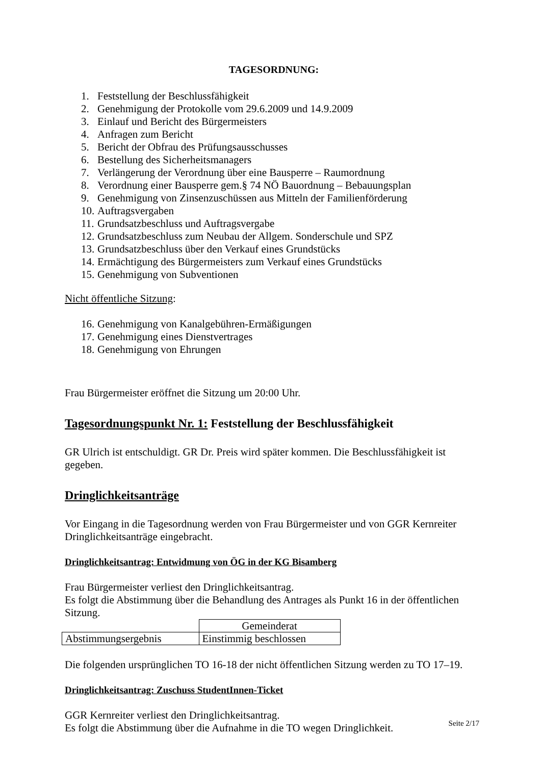TAGESORDNUNG:
1. Feststellung der Beschlussfähigkeit
2. Genehmigung der Protokolle vom 29.6.2009 und 14.9.2009
3. Einlauf und Bericht des Bürgermeisters
4. Anfragen zum Bericht
5. Bericht der Obfrau des Prüfungsausschusses
6. Bestellung des Sicherheitsmanagers
7. Verlängerung der Verordnung über eine Bausperre – Raumordnung
8. Verordnung einer Bausperre gem.§ 74 NÖ Bauordnung – Bebauungsplan
9. Genehmigung von Zinsenzuschüssen aus Mitteln der Familienförderung
10. Auftragsvergaben
11. Grundsatzbeschluss und Auftragsvergabe
12. Grundsatzbeschluss zum Neubau der Allgem. Sonderschule und SPZ
13. Grundsatzbeschluss über den Verkauf eines Grundstücks
14. Ermächtigung des Bürgermeisters zum Verkauf eines Grundstücks
15. Genehmigung von Subventionen
Nicht öffentliche Sitzung:
16. Genehmigung von Kanalgebühren-Ermäßigungen
17. Genehmigung eines Dienstvertrages
18. Genehmigung von Ehrungen
Frau Bürgermeister eröffnet die Sitzung um 20:00 Uhr.
Tagesordnungspunkt Nr. 1: Feststellung der Beschlussfähigkeit
GR Ulrich ist entschuldigt. GR Dr. Preis wird später kommen. Die Beschlussfähigkeit ist gegeben.
Dringlichkeitsanträge
Vor Eingang in die Tagesordnung werden von Frau Bürgermeister und von GGR Kernreiter Dringlichkeitsanträge eingebracht.
Dringlichkeitsantrag: Entwidmung von ÖG in der KG Bisamberg
Frau Bürgermeister verliest den Dringlichkeitsantrag.
Es folgt die Abstimmung über die Behandlung des Antrages als Punkt 16 in der öffentlichen Sitzung.
| | Gemeinderat |
| Abstimmungsergebnis | Einstimmig beschlossen |
Die folgenden ursprünglichen TO 16-18 der nicht öffentlichen Sitzung werden zu TO 17–19.
Dringlichkeitsantrag: Zuschuss StudentInnen-Ticket
GGR Kernreiter verliest den Dringlichkeitsantrag.
Es folgt die Abstimmung über die Aufnahme in die TO wegen Dringlichkeit.
Seite 2/17